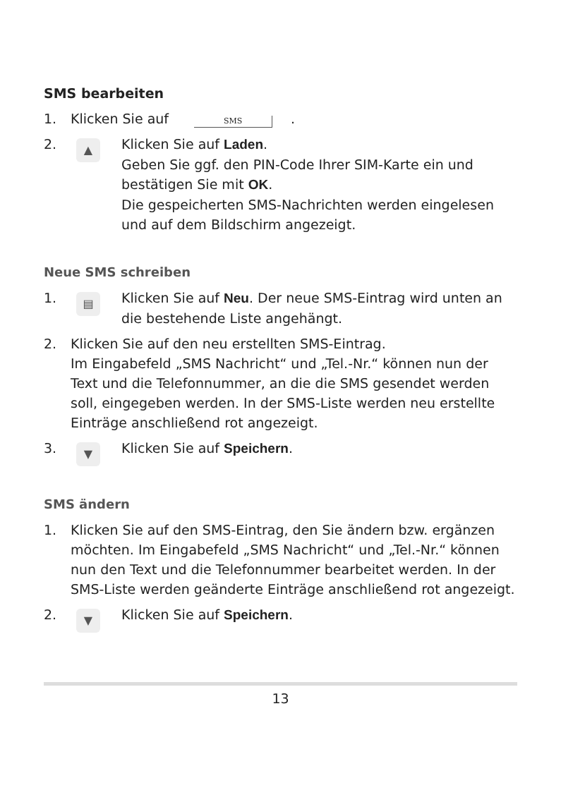SMS bearbeiten
1. Klicken Sie auf SMS .
2.
▲
Klicken Sie auf Laden.
Geben Sie ggf. den PIN-Code Ihrer SIM-Karte ein und bestätigen Sie mit OK.
Die gespeicherten SMS-Nachrichten werden eingelesen und auf dem Bildschirm angezeigt.
Neue SMS schreiben
1.
▤
Klicken Sie auf Neu. Der neue SMS-Eintrag wird unten an die bestehende Liste angehängt.
2. Klicken Sie auf den neu erstellten SMS-Eintrag.
Im Eingabefeld „SMS Nachricht“ und „Tel.-Nr.“ können nun der Text und die Telefonnummer, an die die SMS gesendet werden soll, eingegeben werden. In der SMS-Liste werden neu erstellte Einträge anschließend rot angezeigt.
3.
▼
Klicken Sie auf Speichern.
SMS ändern
1. Klicken Sie auf den SMS-Eintrag, den Sie ändern bzw. ergänzen möchten. Im Eingabefeld „SMS Nachricht“ und „Tel.-Nr.“ können nun den Text und die Telefonnummer bearbeitet werden. In der SMS-Liste werden geänderte Einträge anschließend rot angezeigt.
2.
▼
Klicken Sie auf Speichern.
13